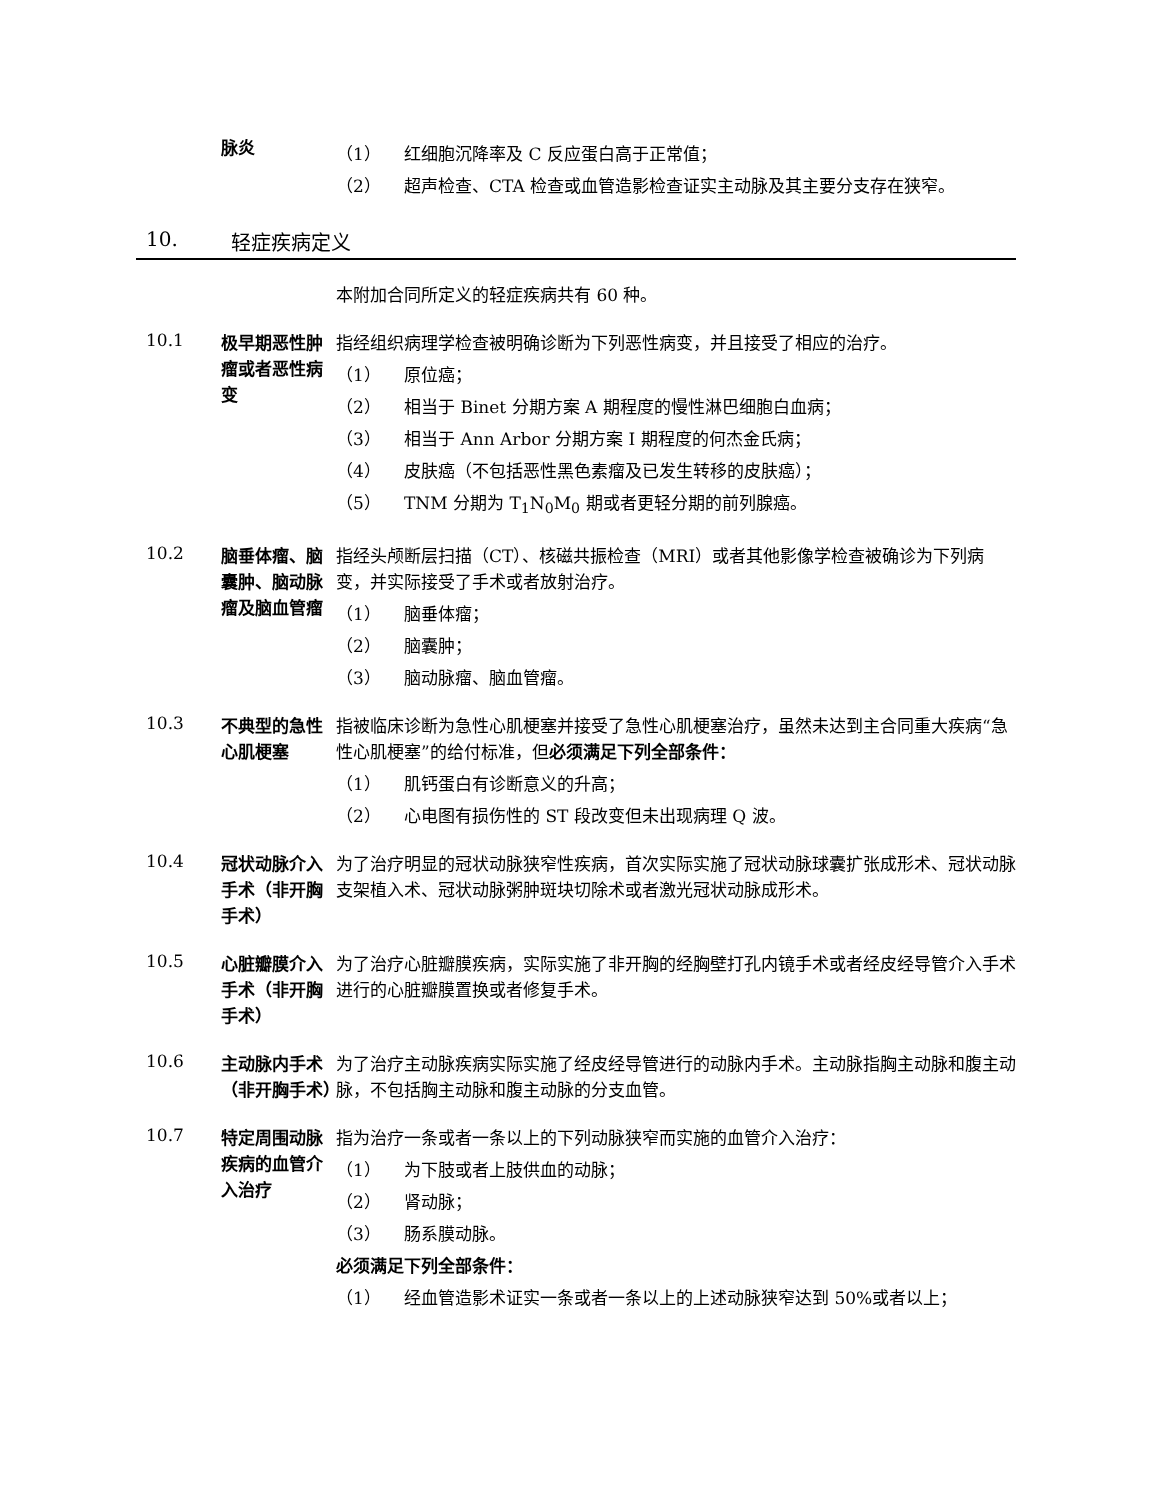脉炎
（1） 红细胞沉降率及 C 反应蛋白高于正常值；
（2） 超声检查、CTA 检查或血管造影检查证实主动脉及其主要分支存在狭窄。
10. 轻症疾病定义
本附加合同所定义的轻症疾病共有 60 种。
10.1
极早期恶性肿瘤或者恶性病变
指经组织病理学检查被明确诊断为下列恶性病变，并且接受了相应的治疗。
（1） 原位癌；
（2） 相当于 Binet 分期方案 A 期程度的慢性淋巴细胞白血病；
（3） 相当于 Ann Arbor 分期方案 I 期程度的何杰金氏病；
（4） 皮肤癌（不包括恶性黑色素瘤及已发生转移的皮肤癌）；
（5） TNM 分期为 T<sub>1</sub>N<sub>0</sub>M<sub>0</sub> 期或者更轻分期的前列腺癌。
10.2
脑垂体瘤、脑囊肿、脑动脉瘤及脑血管瘤
指经头颅断层扫描（CT）、核磁共振检查（MRI）或者其他影像学检查被确诊为下列病变，并实际接受了手术或者放射治疗。
（1） 脑垂体瘤；
（2） 脑囊肿；
（3） 脑动脉瘤、脑血管瘤。
10.3
不典型的急性心肌梗塞
指被临床诊断为急性心肌梗塞并接受了急性心肌梗塞治疗，虽然未达到主合同重大疾病“急性心肌梗塞”的给付标准，但必须满足下列全部条件：
（1） 肌钙蛋白有诊断意义的升高；
（2） 心电图有损伤性的 ST 段改变但未出现病理 Q 波。
10.4
冠状动脉介入手术（非开胸手术）
为了治疗明显的冠状动脉狭窄性疾病，首次实际实施了冠状动脉球囊扩张成形术、冠状动脉支架植入术、冠状动脉粥肿斑块切除术或者激光冠状动脉成形术。
10.5
心脏瓣膜介入手术（非开胸手术）
为了治疗心脏瓣膜疾病，实际实施了非开胸的经胸壁打孔内镜手术或者经皮经导管介入手术进行的心脏瓣膜置换或者修复手术。
10.6
主动脉内手术（非开胸手术）
为了治疗主动脉疾病实际实施了经皮经导管进行的动脉内手术。主动脉指胸主动脉和腹主动脉，不包括胸主动脉和腹主动脉的分支血管。
10.7
特定周围动脉疾病的血管介入治疗
指为治疗一条或者一条以上的下列动脉狭窄而实施的血管介入治疗：
（1） 为下肢或者上肢供血的动脉；
（2） 肾动脉；
（3） 肠系膜动脉。
必须满足下列全部条件：
（1） 经血管造影术证实一条或者一条以上的上述动脉狭窄达到 50%或者以上；